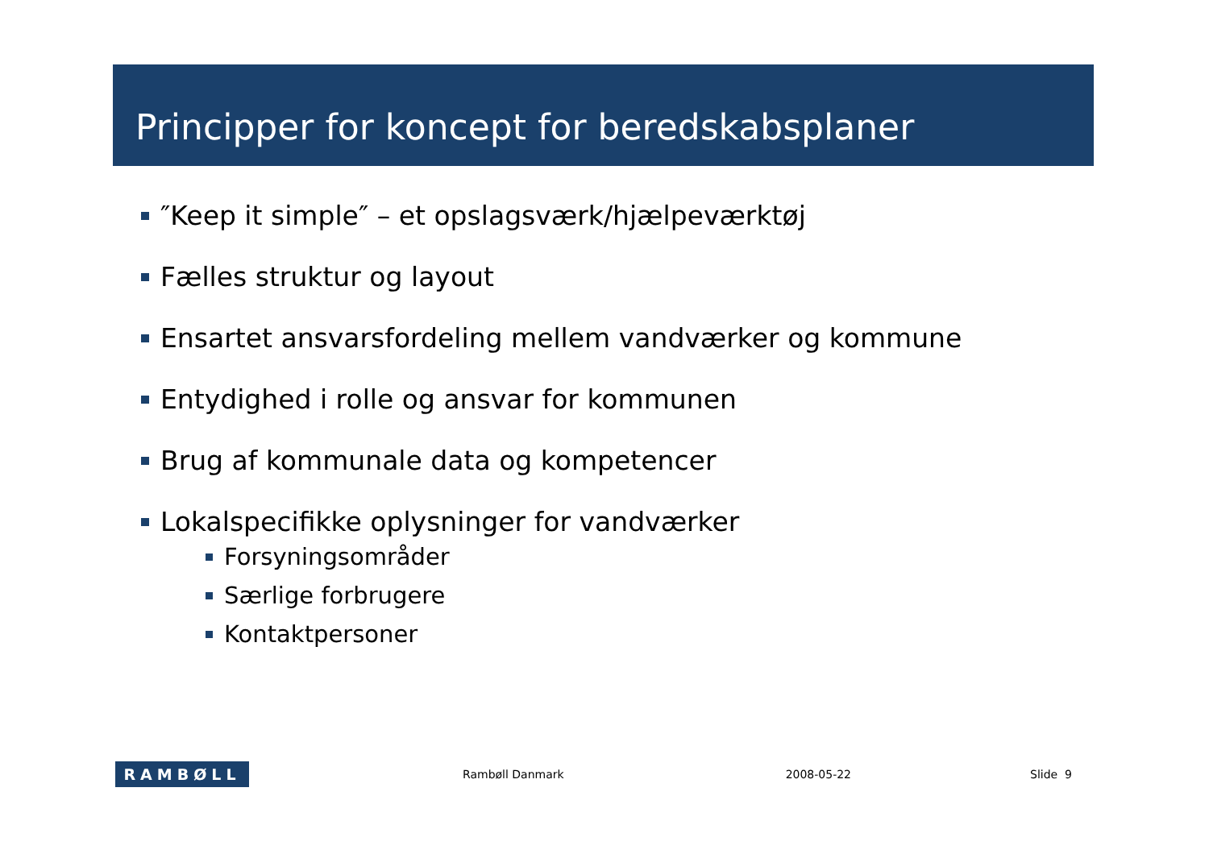Principper for koncept for beredskabsplaner
″Keep it simple″ – et opslagsværk/hjælpeværktøj
Fælles struktur og layout
Ensartet ansvarsfordeling mellem vandværker og kommune
Entydighed i rolle og ansvar for kommunen
Brug af kommunale data og kompetencer
Lokalspecifikke oplysninger for vandværker
Forsyningsområder
Særlige forbrugere
Kontaktpersoner
RAMBØLL
Rambøll Danmark 2008-05-22 Slide 9